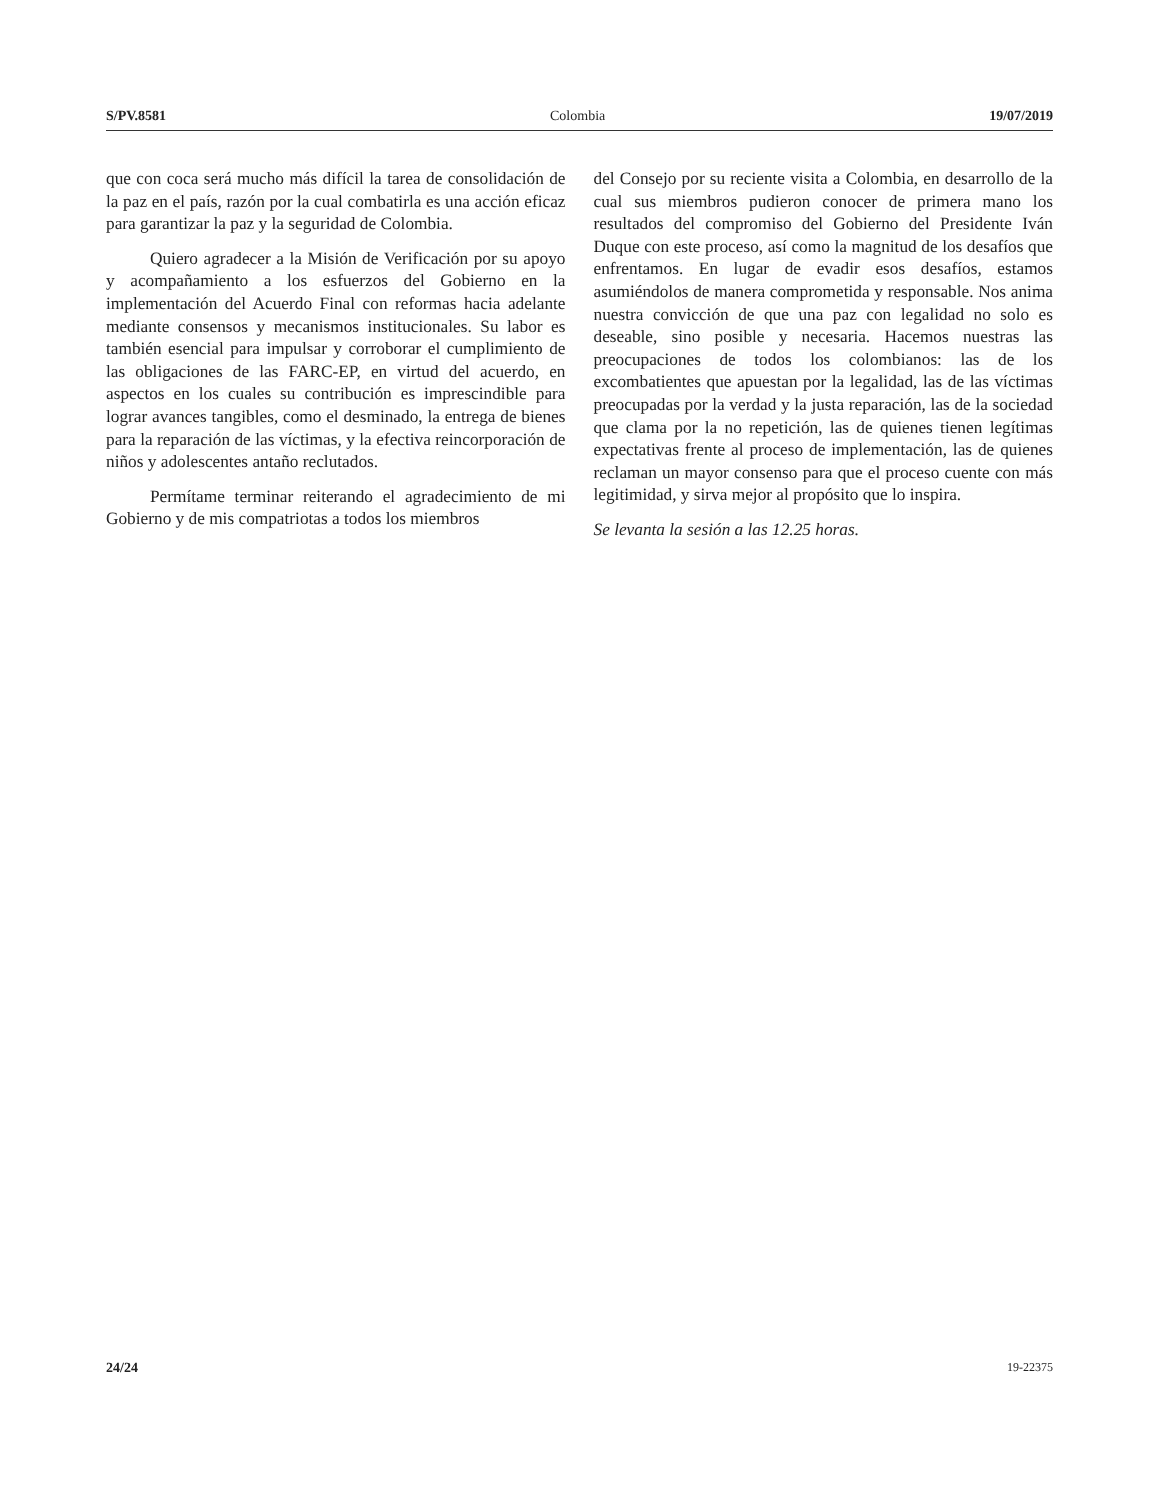S/PV.8581 Colombia 19/07/2019
que con coca será mucho más difícil la tarea de consolidación de la paz en el país, razón por la cual combatirla es una acción eficaz para garantizar la paz y la seguridad de Colombia.
Quiero agradecer a la Misión de Verificación por su apoyo y acompañamiento a los esfuerzos del Gobierno en la implementación del Acuerdo Final con reformas hacia adelante mediante consensos y mecanismos institucionales. Su labor es también esencial para impulsar y corroborar el cumplimiento de las obligaciones de las FARC-EP, en virtud del acuerdo, en aspectos en los cuales su contribución es imprescindible para lograr avances tangibles, como el desminado, la entrega de bienes para la reparación de las víctimas, y la efectiva reincorporación de niños y adolescentes antaño reclutados.
Permítame terminar reiterando el agradecimiento de mi Gobierno y de mis compatriotas a todos los miembros
del Consejo por su reciente visita a Colombia, en desarrollo de la cual sus miembros pudieron conocer de primera mano los resultados del compromiso del Gobierno del Presidente Iván Duque con este proceso, así como la magnitud de los desafíos que enfrentamos. En lugar de evadir esos desafíos, estamos asumiéndolos de manera comprometida y responsable. Nos anima nuestra convicción de que una paz con legalidad no solo es deseable, sino posible y necesaria. Hacemos nuestras las preocupaciones de todos los colombianos: las de los excombatientes que apuestan por la legalidad, las de las víctimas preocupadas por la verdad y la justa reparación, las de la sociedad que clama por la no repetición, las de quienes tienen legítimas expectativas frente al proceso de implementación, las de quienes reclaman un mayor consenso para que el proceso cuente con más legitimidad, y sirva mejor al propósito que lo inspira.
Se levanta la sesión a las 12.25 horas.
24/24 19-22375